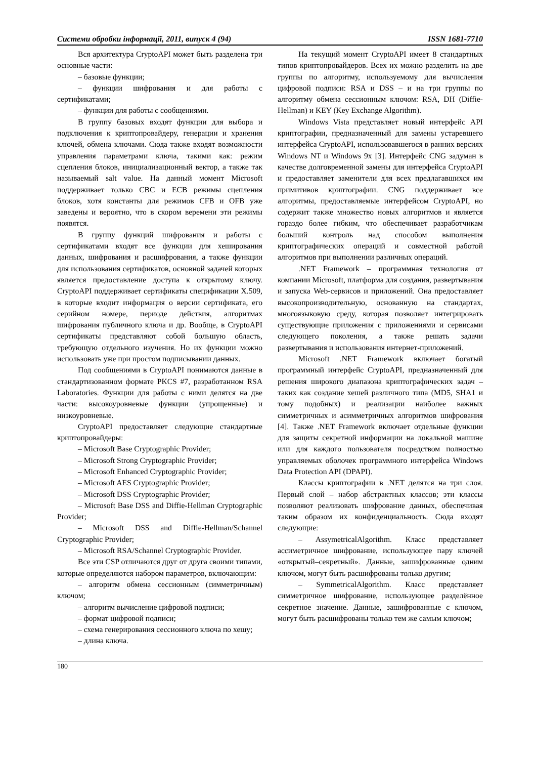Системи обробки інформації, 2011, випуск 4 (94) ISSN 1681-7710
Вся архитектура CryptoAPI может быть разделена три основные части:
– базовые функции;
– функции шифрования и для работы с сертификатами;
– функции для работы с сообщениями.
В группу базовых входят функции для выбора и подключения к криптопровайдеру, генерации и хранения ключей, обмена ключами. Сюда также входят возможности управления параметрами ключа, такими как: режим сцепления блоков, инициализационный вектор, а также так называемый salt value. На данный момент Microsoft поддерживает только CBC и ECB режимы сцепления блоков, хотя константы для режимов CFB и OFB уже заведены и вероятно, что в скором веремени эти режимы появятся.
В группу функций шифрования и работы с сертификатами входят все функции для хеширования данных, шифрования и расшифрования, а также функции для использования сертификатов, основной задачей которых является предоставление доступа к открытому ключу. CryptoAPI поддерживает сертификаты спецификации X.509, в которые входит информация о версии сертификата, его серийном номере, периоде действия, алгоритмах шифрования публичного ключа и др. Вообще, в CryptoAPI сертификаты представляют собой большую область, требующую отдельного изучения. Но их функции можно использовать уже при простом подписывании данных.
Под сообщениями в CryptoAPI понимаются данные в стандартизованном формате PKCS #7, разработанном RSA Laboratories. Функции для работы с ними делятся на две части: высокоуровневые функции (упрощенные) и низкоуровневые.
CryptoAPI предоставляет следующие стандартные криптопровайдеры:
– Microsoft Base Cryptographic Provider;
– Microsoft Strong Cryptographic Provider;
– Microsoft Enhanced Cryptographic Provider;
– Microsoft AES Cryptographic Provider;
– Microsoft DSS Cryptographic Provider;
– Microsoft Base DSS and Diffie-Hellman Cryptographic Provider;
– Microsoft DSS and Diffie-Hellman/Schannel Cryptographic Provider;
– Microsoft RSA/Schannel Cryptographic Provider.
Все эти CSP отличаются друг от друга своими типами, которые определяются набором параметров, включающим:
– алгоритм обмена сессионным (симметричным) ключом;
– алгоритм вычисление цифровой подписи;
– формат цифровой подписи;
– схема генерирования сессионного ключа по хешу;
– длина ключа.
На текущий момент CryptoAPI имеет 8 стандартных типов криптопровайдеров. Всех их можно разделить на две группы по алгоритму, используемому для вычисления цифровой подписи: RSA и DSS – и на три группы по алгоритму обмена сессионным ключом: RSA, DH (Diffie-Hellman) и KEY (Key Exchange Algorithm).
Windows Vista представляет новый интерфейс API криптографии, предназначенный для замены устаревшего интерфейса CryptoAPI, использовавшегося в ранних версиях Windows NT и Windows 9x [3]. Интерфейс CNG задуман в качестве долговременной замены для интерфейса CryptoAPI и предоставляет заменители для всех предлагавшихся им примитивов криптографии. CNG поддерживает все алгоритмы, предоставляемые интерфейсом CryptoAPI, но содержит также множество новых алгоритмов и является гораздо более гибким, что обеспечивает разработчикам больший контроль над способом выполнения криптографических операций и совместной работой алгоритмов при выполнении различных операций.
.NET Framework – программная технология от компании Microsoft, платформа для создания, развертывания и запуска Web-сервисов и приложений. Она предоставляет высокопроизводительную, основанную на стандартах, многоязыковую среду, которая позволяет интегрировать существующие приложения с приложениями и сервисами следующего поколения, а также решать задачи развертывания и использования интернет-приложений.
Microsoft .NET Framework включает богатый программный интерфейс CryptoAPI, предназначенный для решения широкого диапазона криптографических задач – таких как создание хешей различного типа (MD5, SHA1 и тому подобных) и реализации наиболее важных симметричных и асимметричных алгоритмов шифрования [4]. Также .NET Framework включает отдельные функции для защиты секретной информации на локальной машине или для каждого пользователя посредством полностью управляемых оболочек программного интерфейса Windows Data Protection API (DPAPI).
Классы криптографии в .NET делятся на три слоя. Первый слой – набор абстрактных классов; эти классы позволяют реализовать шифрование данных, обеспечивая таким образом их конфиденциальность. Сюда входят следующие:
– AssymetricalAlgorithm. Класс представляет ассиметричное шифрование, использующее пару ключей «открытый–секретный». Данные, зашифрованные одним ключом, могут быть расшифрованы только другим;
– SymmetricalAlgorithm. Класс представляет симметричное шифрование, использующее разделённое секретное значение. Данные, зашифрованные с ключом, могут быть расшифрованы только тем же самым ключом;
180